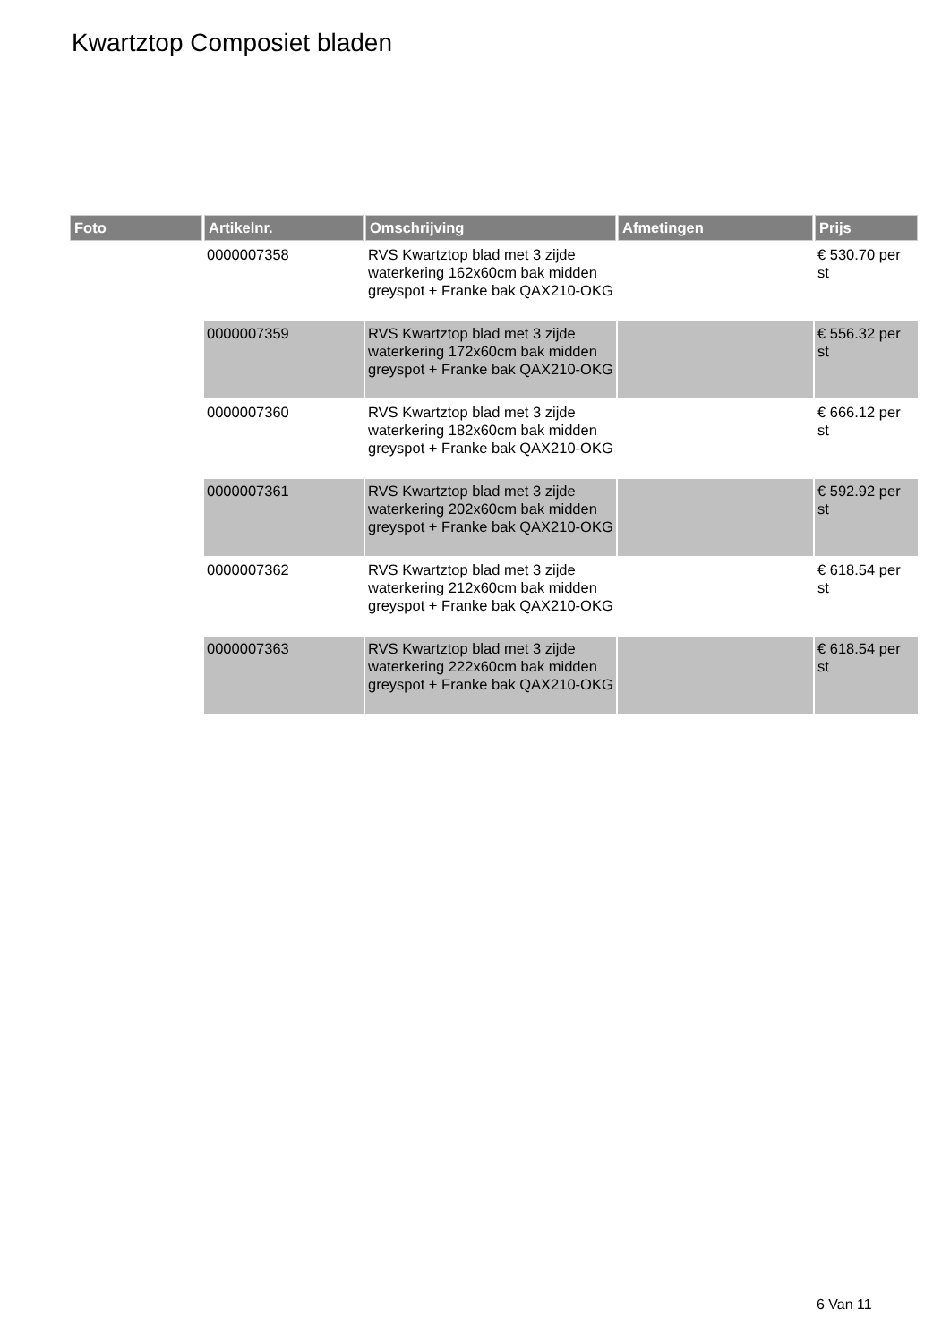Kwartztop Composiet bladen
| Foto | Artikelnr. | Omschrijving | Afmetingen | Prijs |
| --- | --- | --- | --- | --- |
| | 0000007358 | RVS Kwartztop blad met 3 zijde waterkering 162x60cm bak midden greyspot + Franke bak QAX210-OKG | | € 530.70 per st |
| | 0000007359 | RVS Kwartztop blad met 3 zijde waterkering 172x60cm bak midden greyspot + Franke bak QAX210-OKG | | € 556.32 per st |
| | 0000007360 | RVS Kwartztop blad met 3 zijde waterkering 182x60cm bak midden greyspot + Franke bak QAX210-OKG | | € 666.12 per st |
| | 0000007361 | RVS Kwartztop blad met 3 zijde waterkering 202x60cm bak midden greyspot + Franke bak QAX210-OKG | | € 592.92 per st |
| | 0000007362 | RVS Kwartztop blad met 3 zijde waterkering 212x60cm bak midden greyspot + Franke bak QAX210-OKG | | € 618.54 per st |
| | 0000007363 | RVS Kwartztop blad met 3 zijde waterkering 222x60cm bak midden greyspot + Franke bak QAX210-OKG | | € 618.54 per st |
6 Van 11